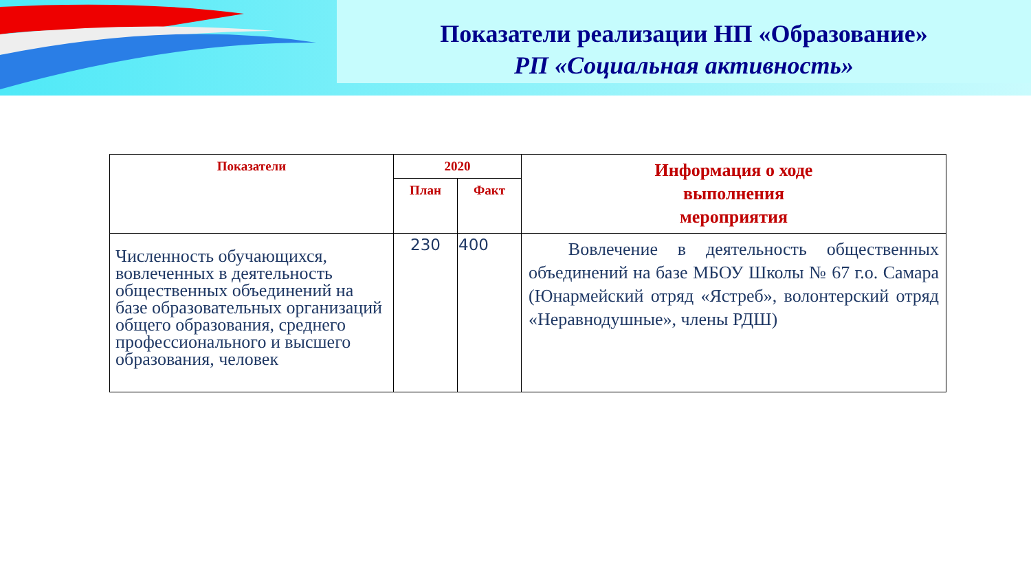Показатели реализации НП «Образование»
РП «Социальная активность»
| Показатели | 2020 | | Информация о ходе выполнения мероприятия |
| --- | --- | --- | --- |
| | План | Факт | |
| Численность обучающихся, вовлеченных в деятельность общественных объединений на базе образовательных организаций общего образования, среднего профессионального и высшего образования, человек | 230 | 400 | Вовлечение в деятельность общественных объединений на базе МБОУ Школы № 67 г.о. Самара (Юнармейский отряд «Ястреб», волонтерский отряд «Неравнодушные», члены РДШ) |